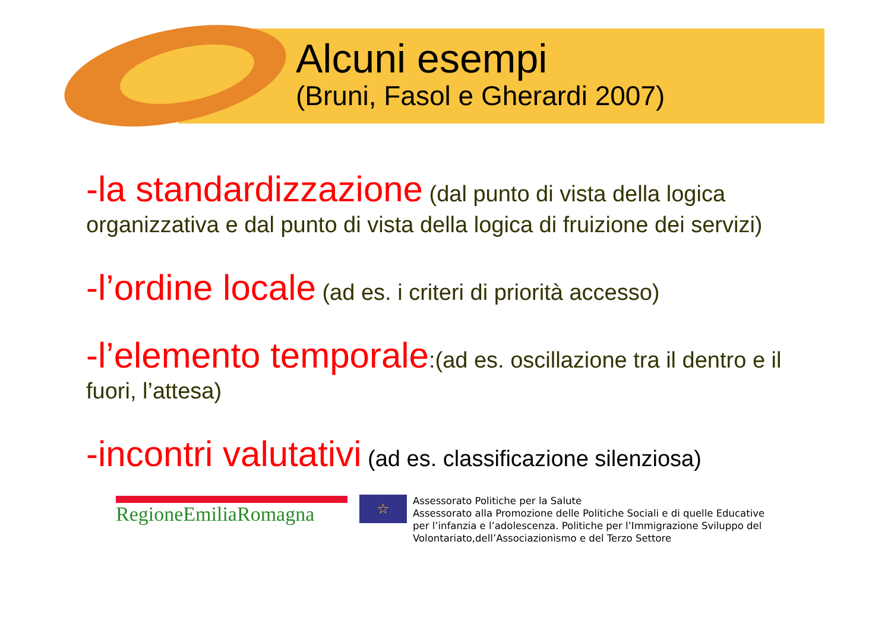Alcuni esempi
(Bruni, Fasol e Gherardi 2007)
-la standardizzazione (dal punto di vista della logica organizzativa e dal punto di vista della logica di fruizione dei servizi)
-l’ordine locale (ad es. i criteri di priorità accesso)
-l’elemento temporale:(ad es. oscillazione tra il dentro e il fuori, l’attesa)
-incontri valutativi (ad es. classificazione silenziosa)
RegioneEmiliaRomagna
☆
Assessorato Politiche per la Salute
Assessorato alla Promozione delle Politiche Sociali e di quelle Educative
per l’infanzia e l’adolescenza. Politiche per l’Immigrazione Sviluppo del
Volontariato,dell’Associazionismo e del Terzo Settore